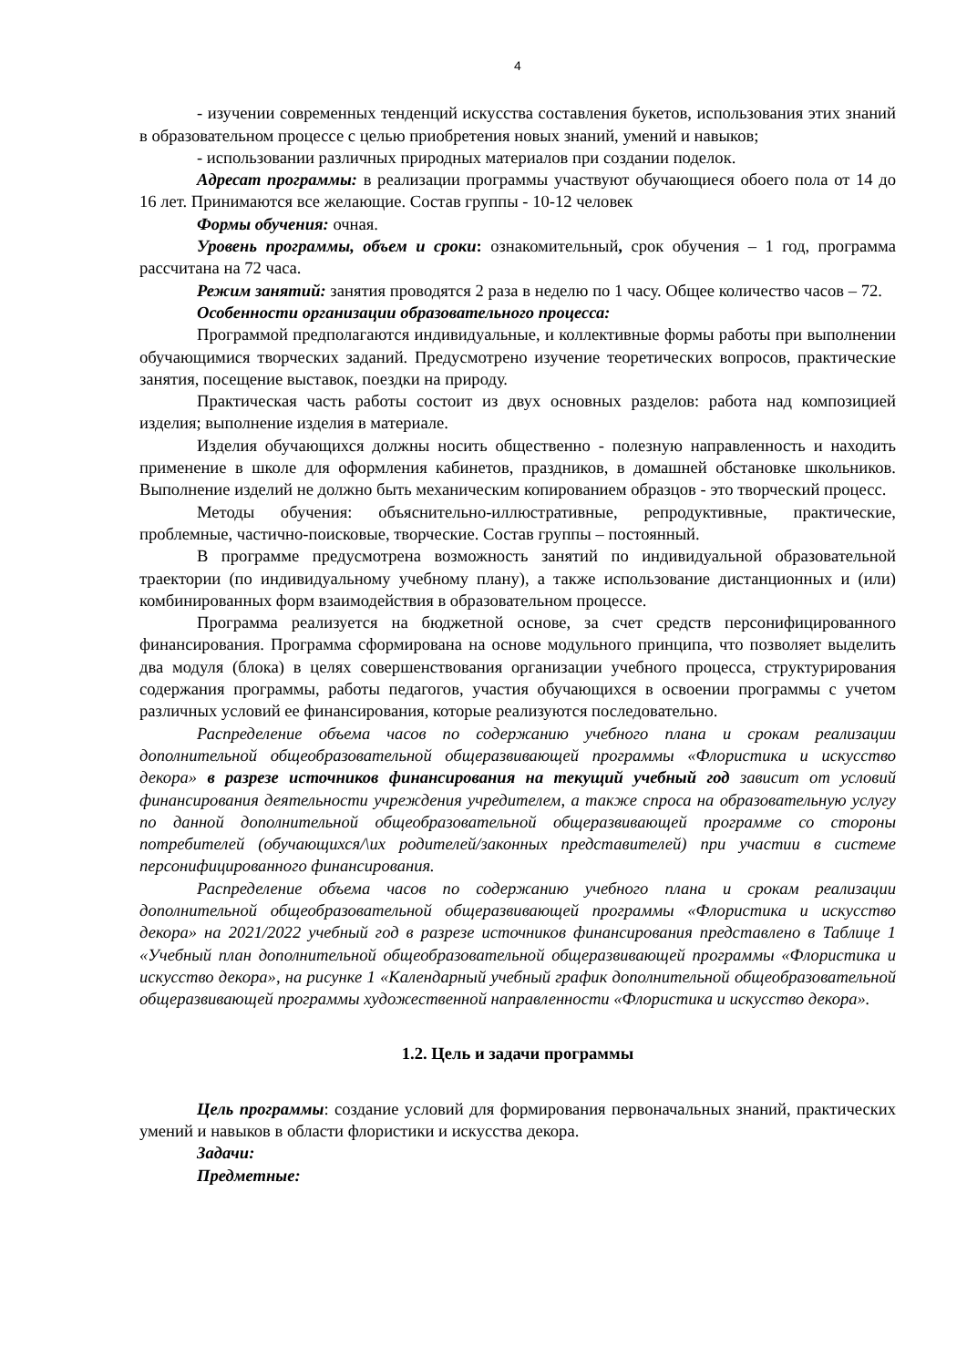4
- изучении современных тенденций искусства составления букетов, использования этих знаний в образовательном процессе с целью приобретения новых знаний, умений и навыков;
- использовании различных природных материалов при создании поделок.
Адресат программы: в реализации программы участвуют обучающиеся обоего пола от 14 до 16 лет. Принимаются все желающие. Состав группы - 10-12 человек
Формы обучения: очная.
Уровень программы, объем и сроки: ознакомительный, срок обучения – 1 год, программа рассчитана на 72 часа.
Режим занятий: занятия проводятся 2 раза в неделю по 1 часу. Общее количество часов – 72.
Особенности организации образовательного процесса:
Программой предполагаются индивидуальные, и коллективные формы работы при выполнении обучающимися творческих заданий. Предусмотрено изучение теоретических вопросов, практические занятия, посещение выставок, поездки на природу.
Практическая часть работы состоит из двух основных разделов: работа над композицией изделия; выполнение изделия в материале.
Изделия обучающихся должны носить общественно - полезную направленность и находить применение в школе для оформления кабинетов, праздников, в домашней обстановке школьников. Выполнение изделий не должно быть механическим копированием образцов - это творческий процесс.
Методы обучения: объяснительно-иллюстративные, репродуктивные, практические, проблемные, частично-поисковые, творческие. Состав группы – постоянный.
В программе предусмотрена возможность занятий по индивидуальной образовательной траектории (по индивидуальному учебному плану), а также использование дистанционных и (или) комбинированных форм взаимодействия в образовательном процессе.
Программа реализуется на бюджетной основе, за счет средств персонифицированного финансирования. Программа сформирована на основе модульного принципа, что позволяет выделить два модуля (блока) в целях совершенствования организации учебного процесса, структурирования содержания программы, работы педагогов, участия обучающихся в освоении программы с учетом различных условий ее финансирования, которые реализуются последовательно.
Распределение объема часов по содержанию учебного плана и срокам реализации дополнительной общеобразовательной общеразвивающей программы «Флористика и искусство декора» в разрезе источников финансирования на текущий учебный год зависит от условий финансирования деятельности учреждения учредителем, а также спроса на образовательную услугу по данной дополнительной общеобразовательной общеразвивающей программе со стороны потребителей (обучающихся/\их родителей/законных представителей) при участии в системе персонифицированного финансирования.
Распределение объема часов по содержанию учебного плана и срокам реализации дополнительной общеобразовательной общеразвивающей программы «Флористика и искусство декора» на 2021/2022 учебный год в разрезе источников финансирования представлено в Таблице 1 «Учебный план дополнительной общеобразовательной общеразвивающей программы «Флористика и искусство декора», на рисунке 1 «Календарный учебный график дополнительной общеобразовательной общеразвивающей программы художественной направленности «Флористика и искусство декора».
1.2. Цель и задачи программы
Цель программы: создание условий для формирования первоначальных знаний, практических умений и навыков в области флористики и искусства декора.
Задачи:
Предметные: